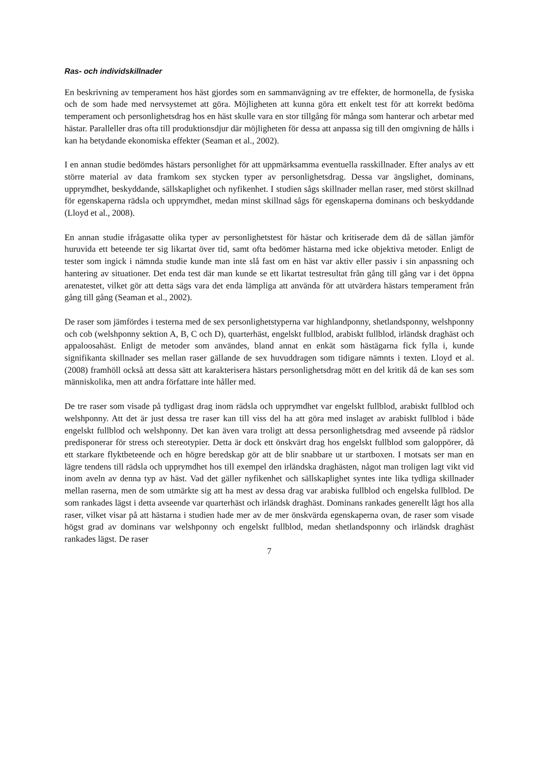Ras- och individskillnader
En beskrivning av temperament hos häst gjordes som en sammanvägning av tre effekter, de hormonella, de fysiska och de som hade med nervsystemet att göra. Möjligheten att kunna göra ett enkelt test för att korrekt bedöma temperament och personlighetsdrag hos en häst skulle vara en stor tillgång för många som hanterar och arbetar med hästar. Paralleller dras ofta till produktionsdjur där möjligheten för dessa att anpassa sig till den omgivning de hålls i kan ha betydande ekonomiska effekter (Seaman et al., 2002).
I en annan studie bedömdes hästars personlighet för att uppmärksamma eventuella rasskillnader. Efter analys av ett större material av data framkom sex stycken typer av personlighetsdrag. Dessa var ängslighet, dominans, upprymdhet, beskyddande, sällskaplighet och nyfikenhet. I studien sågs skillnader mellan raser, med störst skillnad för egenskaperna rädsla och upprymdhet, medan minst skillnad sågs för egenskaperna dominans och beskyddande (Lloyd et al., 2008).
En annan studie ifrågasatte olika typer av personlighetstest för hästar och kritiserade dem då de sällan jämför huruvida ett beteende ter sig likartat över tid, samt ofta bedömer hästarna med icke objektiva metoder. Enligt de tester som ingick i nämnda studie kunde man inte slå fast om en häst var aktiv eller passiv i sin anpassning och hantering av situationer. Det enda test där man kunde se ett likartat testresultat från gång till gång var i det öppna arenatestet, vilket gör att detta sägs vara det enda lämpliga att använda för att utvärdera hästars temperament från gång till gång (Seaman et al., 2002).
De raser som jämfördes i testerna med de sex personlighetstyperna var highlandponny, shetlandsponny, welshponny och cob (welshponny sektion A, B, C och D), quarterhäst, engelskt fullblod, arabiskt fullblod, irländsk draghäst och appaloosahäst. Enligt de metoder som användes, bland annat en enkät som hästägarna fick fylla i, kunde signifikanta skillnader ses mellan raser gällande de sex huvuddragen som tidigare nämnts i texten. Lloyd et al. (2008) framhöll också att dessa sätt att karakterisera hästars personlighetsdrag mött en del kritik då de kan ses som människolika, men att andra författare inte håller med.
De tre raser som visade på tydligast drag inom rädsla och upprymdhet var engelskt fullblod, arabiskt fullblod och welshponny. Att det är just dessa tre raser kan till viss del ha att göra med inslaget av arabiskt fullblod i både engelskt fullblod och welshponny. Det kan även vara troligt att dessa personlighetsdrag med avseende på rädslor predisponerar för stress och stereotypier. Detta är dock ett önskvärt drag hos engelskt fullblod som galoppörer, då ett starkare flyktbeteende och en högre beredskap gör att de blir snabbare ut ur startboxen. I motsats ser man en lägre tendens till rädsla och upprymdhet hos till exempel den irländska draghästen, något man troligen lagt vikt vid inom aveln av denna typ av häst. Vad det gäller nyfikenhet och sällskaplighet syntes inte lika tydliga skillnader mellan raserna, men de som utmärkte sig att ha mest av dessa drag var arabiska fullblod och engelska fullblod. De som rankades lägst i detta avseende var quarterhäst och irländsk draghäst. Dominans rankades generellt lågt hos alla raser, vilket visar på att hästarna i studien hade mer av de mer önskvärda egenskaperna ovan, de raser som visade högst grad av dominans var welshponny och engelskt fullblod, medan shetlandsponny och irländsk draghäst rankades lägst. De raser
7